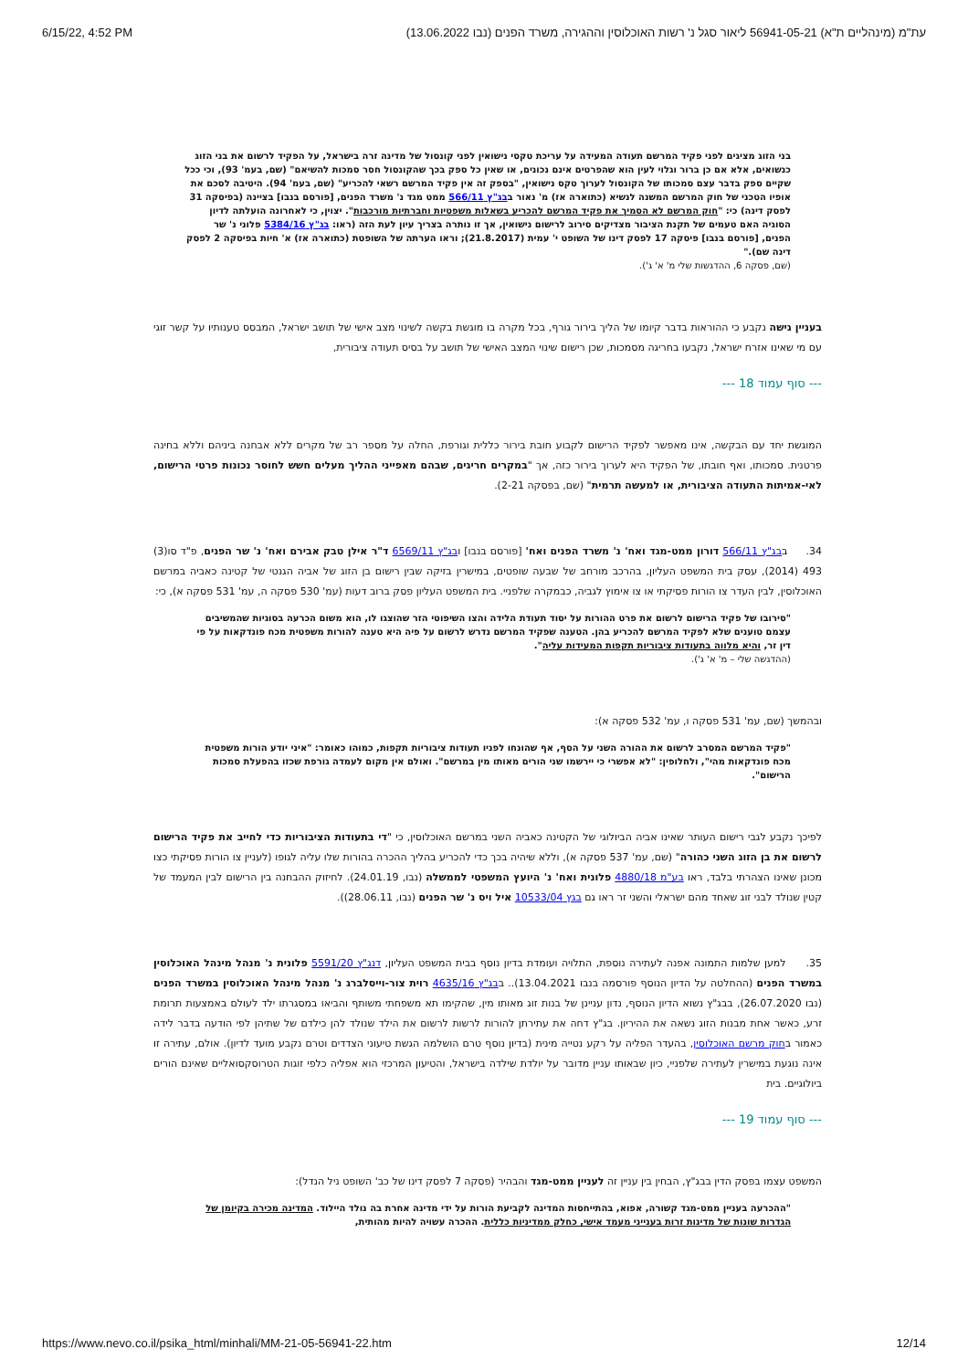6/15/22, 4:52 PM עת"מ (מינהליים ת"א) 56941-05-21 ליאור סגל נ' רשות האוכלוסין וההגירה, משרד הפנים (נבו 13.06.2022)
בני הזוג מציגים לפני פקיד המרשם תעודה המעידה על עריכת טקסי נישואין לפני קונסול של מדינה זרה בישראל, על הפקיד לרשום את בני הזוג כנשואים, אלא אם כן ברור וגלוי לעין הוא שהפרטים אינם נכונים, או שאין כל ספק בכך שהקונסול חסר סמכות להשיאם" (שם, בעמ' 93), וכי ככל שקיים ספק בדבר עצם סמכותו של הקונסול לערוך טקס נישואין, "בספק זה אין פקיד המרשם רשאי להכריע" (שם, בעמ' 94). היטיבה לסכם את אופיו הטכני של חוק המרשם המשנה לנשיא (כתוארה אז) מ' נאור בבג"ץ 566/11 ממט מגד נ' משרד הפנים, [פורסם בנבו] בציינה (בפיסקה 31 לפסק דינה) כי: "חוק המרשם לא הסמיך את פקיד המרשם להכריע בשאלות משפטיות וחברתיות מורכבות". יצוין, כי לאחרונה הועלתה לדיון הסוגיה האם טעמים של תקנת הציבור מצדיקים סירוב לרישום נישואין, אך זו נותרה בצריך עיון לעת הזה (ראו: בג"ץ 5384/16 פלוני נ' שר הפנים, [פורסם בנבו] פיסקה 17 לפסק דינו של השופט י' עמית (21.8.2017); וראו הערתה של השופטת (כתוארה אז) א' חיות בפיסקה 2 לפסק דינה שם)."
(שם, פסקה 6, ההדגשות שלי מ' א' ג').
בעניין גישה נקבע כי ההוראות בדבר קיומו של הליך בירור גורף, בכל מקרה בו מוגשת בקשה לשינוי מצב אישי של תושב ישראל, המבסס טענותיו על קשר זוגי עם מי שאינו אזרח ישראל, נקבעו בחריגה מסמכות, שכן רישום שינוי המצב האישי של תושב על בסיס תעודה ציבורית,
--- סוף עמוד 18 ---
המוגשת יחד עם הבקשה, אינו מאפשר לפקיד הרישום לקבוע חובת בירור כללית וגורפת, החלה על מספר רב של מקרים ללא אבחנה ביניהם וללא בחינה פרטנית. סמכותו, ואף חובתו, של הפקיד היא לערוך בירור כזה, אך "במקרים חריגים, שבהם מאפייני ההליך מעלים חשש לחוסר נכונות פרטי הרישום, לאי-אמיתות התעודה הציבורית, או למעשה תרמית" (שם, בפסקה 2-21).
34. בבג"ץ 566/11 דורון ממט-מגד ואח' נ' משרד הפנים ואח' [פורסם בנבו] ובג"ץ 6569/11 ד"ר אילן טבק אבירם ואח' נ' שר הפנים, פ"ד סו(3) 493 (2014), עסק בית המשפט העליון, בהרכב מורחב של שבעה שופטים, במישרין בזיקה שבין רישום בן הזוג של אביה הגנטי של קטינה כאביה במרשם האוכלוסין, לבין העדר צו הורות פסיקתי או צו אימוץ לגביה, כבמקרה שלפניי. בית המשפט העליון פסק ברוב דעות (עמ' 530 פסקה ה, עמ' 531 פסקה א), כי:
"סירובו של פקיד הרישום לרשום את פרט ההורות על יסוד תעודת הלידה והצו השיפוטי הזר שהוצגו לו, הוא משום הכרעה בסוגיות שהמשיבים עצמם טוענים שלא לפקיד המרשם להכריע בהן. הטענה שפקיד המרשם נדרש לרשום על פיה היא טענה להורות משפטית מכח פונדקאות על פי דין זר, והיא מלווה בתעודות ציבוריות תקפות המעידות עליה".
(ההדגשה שלי – מ' א' ג').
ובהמשך (שם, עמ' 531 פסקה ו, עמ' 532 פסקה א):
"פקיד המרשם המסרב לרשום את ההורה השני על הסף, אף שהונחו לפניו תעודות ציבוריות תקפות, כמוהו כאומר: "איני יודע הורות משפטית מכח פונדקאות מהי", ולחלופין: "לא אפשרי כי יירשמו שני הורים מאותו מין במרשם". ואולם אין מקום לעמדה גורפת שכזו בהפעלת סמכות הרישום".
לפיכך נקבע לגבי רישום העותר שאינו אביה הביולוגי של הקטינה כאביה השני במרשם האוכלוסין, כי "די בתעודות הציבוריות כדי לחייב את פקיד הרישום לרשום את בן הזוג השני כהורה" (שם, עמ' 537 פסקה א), וללא שיהיה בכך כדי להכריע בהליך ההכרה בהורות שלו עליה לגופו (לעניין צו הורות פסיקתי כצו מכונן שאינו הצהרתי בלבד, ראו בע"מ 4880/18 פלונית ואח' נ' היועץ המשפטי לממשלה (נבו, 24.01.19). לחיזוק ההבחנה בין הרישום לבין המעמד של קטין שנולד לבני זוג שאחד מהם ישראלי והשני זר ראו גם בגץ 10533/04 איל ויס נ' שר הפנים (נבו, 28.06.11)).
35. למען שלמות התמונה אפנה לעתירה נוספת, התלויה ועומדת בדיון נוסף בבית המשפט העליון, דנג"ץ 5591/20 פלונית נ' מנהל מינהל האוכלוסין במשרד הפנים (ההחלטה על הדיון הנוסף פורסמה בנבו 13.04.2021).. בבג"ץ 4635/16 רוית צור-וייסלברג נ' מנהל מינהל האוכלוסין במשרד הפנים (נבו 26.07.2020), בבג"ץ נשוא הדיון הנוסף, נדון עניינן של בנות זוג מאותו מין, שהקימו תא משפחתי משותף והביאו במסגרתו ילד לעולם באמצעות תרומת זרע, כאשר אחת מבנות הזוג נשאה את ההיריון. בג"ץ דחה את עתירתן להורות לרשות לרשום את הילד שנולד להן כילדם של שתיהן לפי הודעה בדבר לידה כאמור בחוק מרשם האוכלוסין, בהעדר הפליה על רקע נטייה מינית (בדיון נוסף טרם הושלמה הגשת טיעוני הצדדים וטרם נקבע מועד לדיון). אולם, עתירה זו אינה נוגעת במישרין לעתירה שלפניי, כיון שבאותו עניין מדובר על יולדת שילדה בישראל, והטיעון המרכזי הוא אפליה כלפי זוגות הטרוסקסואליים שאינם הורים ביולוגיים. בית
--- סוף עמוד 19 ---
המשפט עצמו בפסק הדין בבג"ץ, הבחין בין עניין זה לעניין ממט-מגד והבהיר (פסקה 7 לפסק דינו של כב' השופט ניל הנדל):
"ההכרעה בעניין ממט-מגד קשורה, אפוא, בהתייחסות המדינה לקביעת הורות על ידי מדינה אחרת בה נולד היילוד. המדינה מכירה בקיומן של הגדרות שונות של מדינות זרות בענייני מעמד אישי, כחלק ממדיניות כללית. ההכרה עשויה להיות מהותית,
https://www.nevo.co.il/psika_html/minhali/MM-21-05-56941-22.htm 12/14